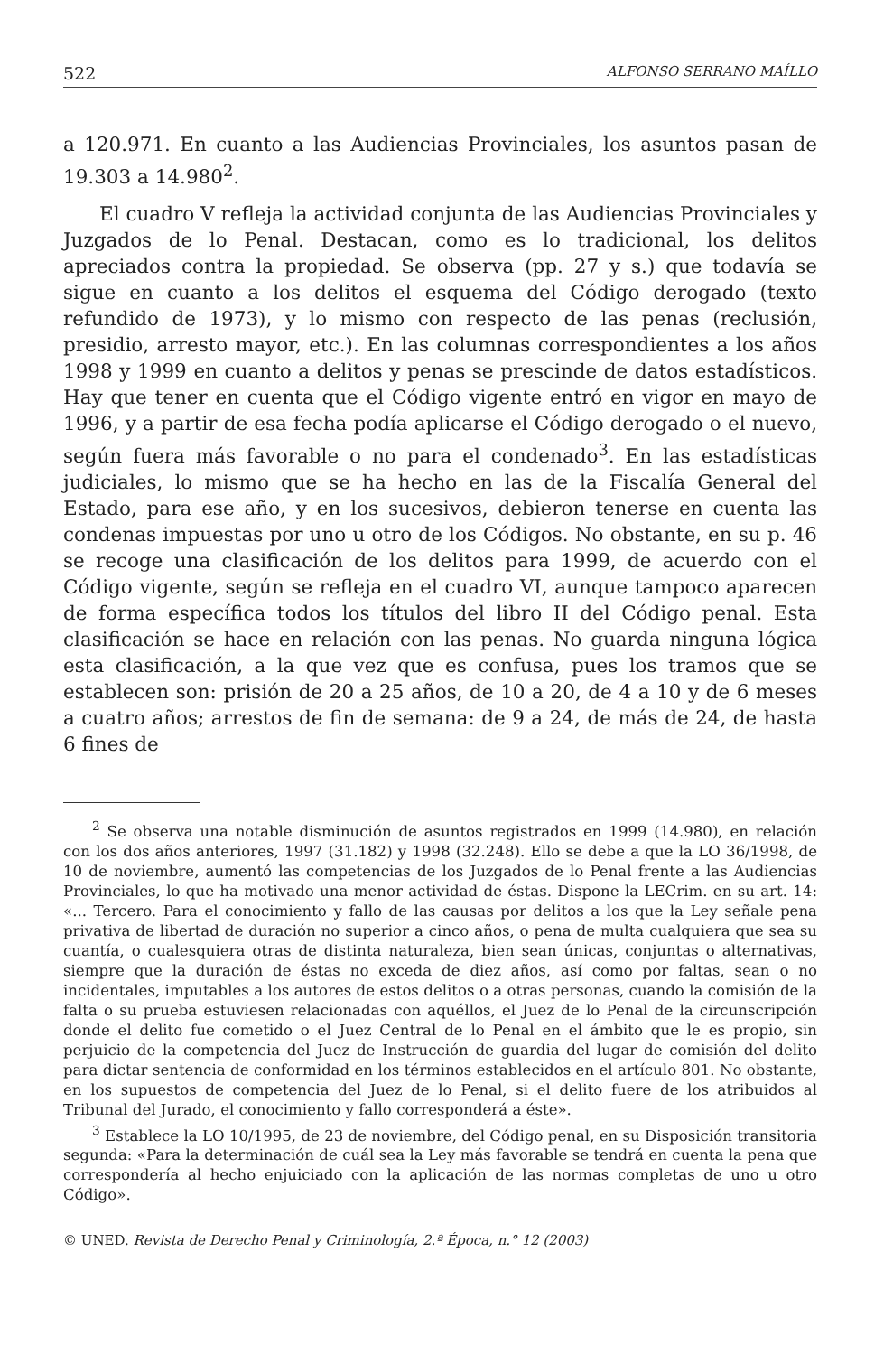522 ALFONSO SERRANO MAÍLLO
a 120.971. En cuanto a las Audiencias Provinciales, los asuntos pasan de 19.303 a 14.980<sup>2</sup>.
El cuadro V refleja la actividad conjunta de las Audiencias Provinciales y Juzgados de lo Penal. Destacan, como es lo tradicional, los delitos apreciados contra la propiedad. Se observa (pp. 27 y s.) que todavía se sigue en cuanto a los delitos el esquema del Código derogado (texto refundido de 1973), y lo mismo con respecto de las penas (reclusión, presidio, arresto mayor, etc.). En las columnas correspondientes a los años 1998 y 1999 en cuanto a delitos y penas se prescinde de datos estadísticos. Hay que tener en cuenta que el Código vigente entró en vigor en mayo de 1996, y a partir de esa fecha podía aplicarse el Código derogado o el nuevo, según fuera más favorable o no para el condenado<sup>3</sup>. En las estadísticas judiciales, lo mismo que se ha hecho en las de la Fiscalía General del Estado, para ese año, y en los sucesivos, debieron tenerse en cuenta las condenas impuestas por uno u otro de los Códigos. No obstante, en su p. 46 se recoge una clasificación de los delitos para 1999, de acuerdo con el Código vigente, según se refleja en el cuadro VI, aunque tampoco aparecen de forma específica todos los títulos del libro II del Código penal. Esta clasificación se hace en relación con las penas. No guarda ninguna lógica esta clasificación, a la que vez que es confusa, pues los tramos que se establecen son: prisión de 20 a 25 años, de 10 a 20, de 4 a 10 y de 6 meses a cuatro años; arrestos de fin de semana: de 9 a 24, de más de 24, de hasta 6 fines de
<sup>2</sup> Se observa una notable disminución de asuntos registrados en 1999 (14.980), en relación con los dos años anteriores, 1997 (31.182) y 1998 (32.248). Ello se debe a que la LO 36/1998, de 10 de noviembre, aumentó las competencias de los Juzgados de lo Penal frente a las Audiencias Provinciales, lo que ha motivado una menor actividad de éstas. Dispone la LECrim. en su art. 14: «... Tercero. Para el conocimiento y fallo de las causas por delitos a los que la Ley señale pena privativa de libertad de duración no superior a cinco años, o pena de multa cualquiera que sea su cuantía, o cualesquiera otras de distinta naturaleza, bien sean únicas, conjuntas o alternativas, siempre que la duración de éstas no exceda de diez años, así como por faltas, sean o no incidentales, imputables a los autores de estos delitos o a otras personas, cuando la comisión de la falta o su prueba estuviesen relacionadas con aquéllos, el Juez de lo Penal de la circunscripción donde el delito fue cometido o el Juez Central de lo Penal en el ámbito que le es propio, sin perjuicio de la competencia del Juez de Instrucción de guardia del lugar de comisión del delito para dictar sentencia de conformidad en los términos establecidos en el artículo 801. No obstante, en los supuestos de competencia del Juez de lo Penal, si el delito fuere de los atribuidos al Tribunal del Jurado, el conocimiento y fallo corresponderá a éste».
<sup>3</sup> Establece la LO 10/1995, de 23 de noviembre, del Código penal, en su Disposición transitoria segunda: «Para la determinación de cuál sea la Ley más favorable se tendrá en cuenta la pena que correspondería al hecho enjuiciado con la aplicación de las normas completas de uno u otro Código».
© UNED. Revista de Derecho Penal y Criminología, 2.ª Época, n.° 12 (2003)